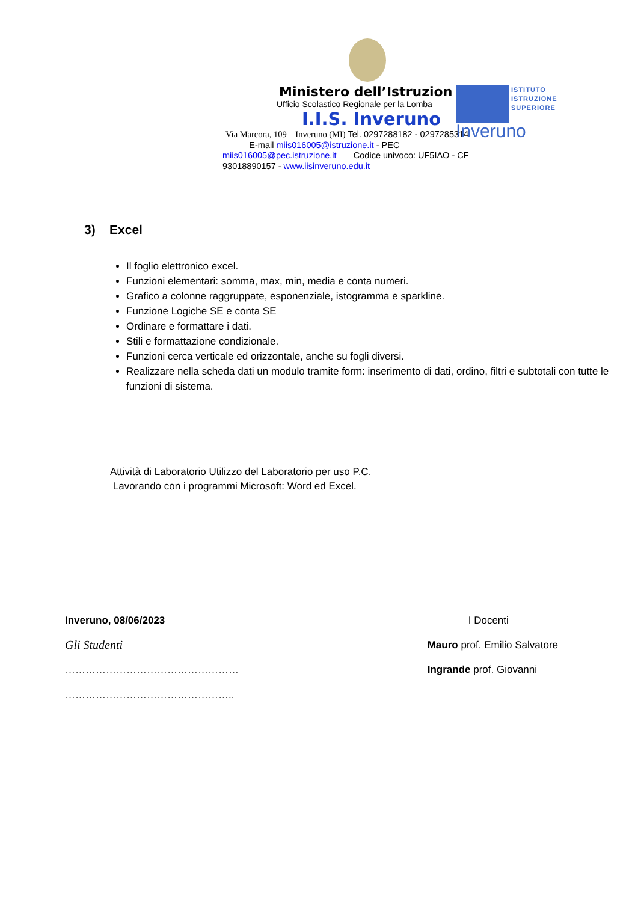ISTITUTO
ISTRUZIONE
SUPERIORE
Inveruno
Ministero dell’Istruzion
Ufficio Scolastico Regionale per la Lomba
I.I.S. Inveruno
Via Marcora, 109 – Inveruno (MI) Tel. 0297288182 - 0297285314 E-mail miis016005@istruzione.it - PEC miis016005@pec.istruzione.it Codice univoco: UF5IAO - CF 93018890157 - www.iisinveruno.edu.it
3) Excel
Il foglio elettronico excel.
Funzioni elementari: somma, max, min, media e conta numeri.
Grafico a colonne raggruppate, esponenziale, istogramma e sparkline.
Funzione Logiche SE e conta SE
Ordinare e formattare i dati.
Stili e formattazione condizionale.
Funzioni cerca verticale ed orizzontale, anche su fogli diversi.
Realizzare nella scheda dati un modulo tramite form: inserimento di dati, ordino, filtri e subtotali con tutte le funzioni di sistema.
Attività di Laboratorio Utilizzo del Laboratorio per uso P.C.
Lavorando con i programmi Microsoft: Word ed Excel.
Inveruno, 08/06/2023
Gli Studenti
……………………………………………
…………………………………………..
I Docenti
Mauro prof. Emilio Salvatore
Ingrande prof. Giovanni